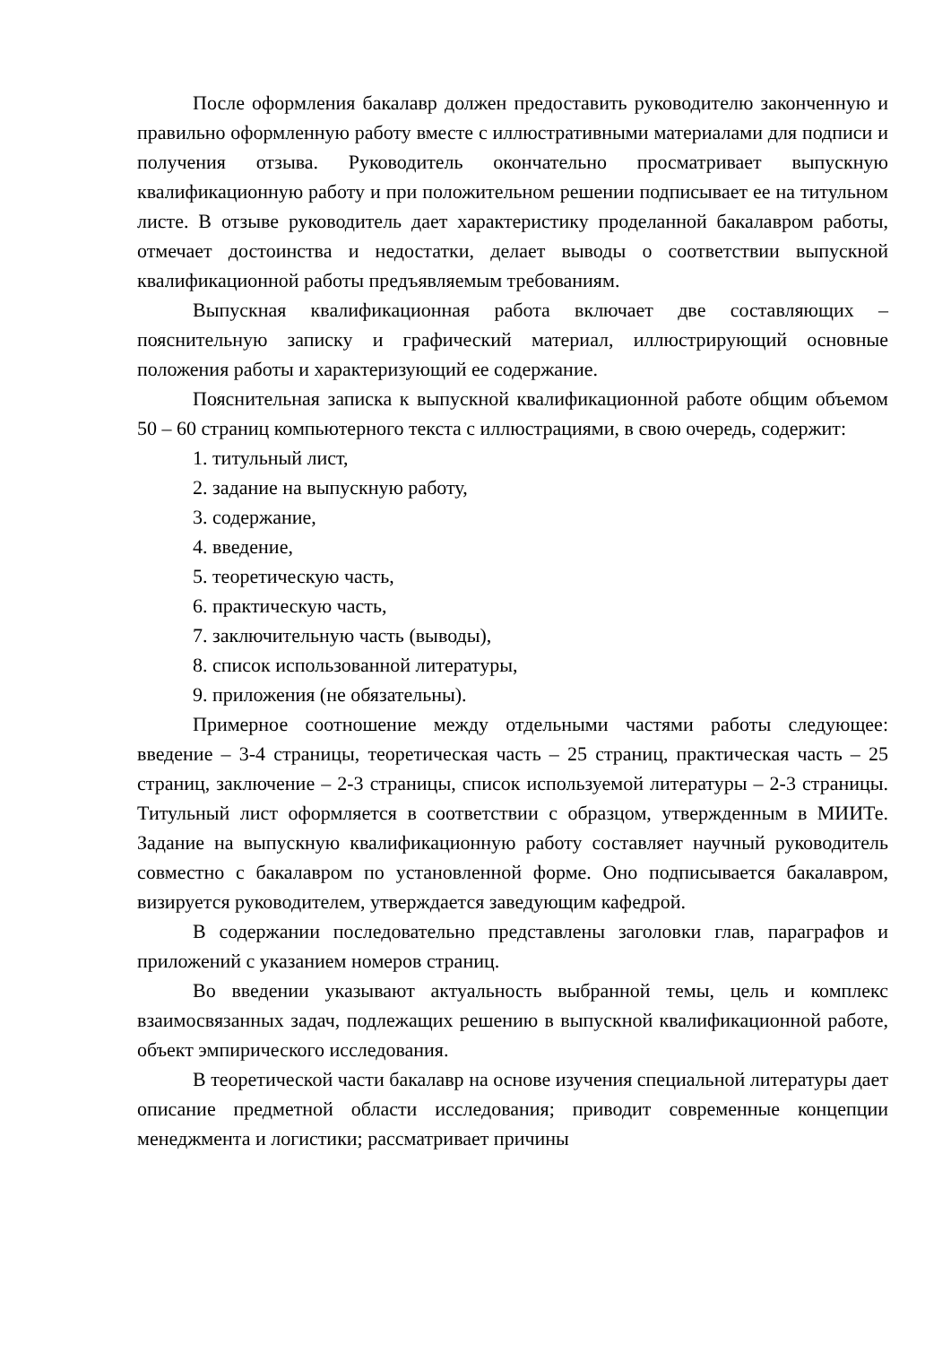После оформления бакалавр должен предоставить руководителю законченную и правильно оформленную работу вместе с иллюстративными материалами для подписи и получения отзыва. Руководитель окончательно просматривает выпускную квалификационную работу и при положительном решении подписывает ее на титульном листе. В отзыве руководитель дает характеристику проделанной бакалавром работы, отмечает достоинства и недостатки, делает выводы о соответствии выпускной квалификационной работы предъявляемым требованиям.
Выпускная квалификационная работа включает две составляющих – пояснительную записку и графический материал, иллюстрирующий основные положения работы и характеризующий ее содержание.
Пояснительная записка к выпускной квалификационной работе общим объемом 50 – 60 страниц компьютерного текста с иллюстрациями, в свою очередь, содержит:
1. титульный лист,
2. задание на выпускную работу,
3. содержание,
4. введение,
5. теоретическую часть,
6. практическую часть,
7. заключительную часть (выводы),
8. список использованной литературы,
9. приложения (не обязательны).
Примерное соотношение между отдельными частями работы следующее: введение – 3-4 страницы, теоретическая часть – 25 страниц, практическая часть – 25 страниц, заключение – 2-3 страницы, список используемой литературы – 2-3 страницы. Титульный лист оформляется в соответствии с образцом, утвержденным в МИИТе. Задание на выпускную квалификационную работу составляет научный руководитель совместно с бакалавром по установленной форме. Оно подписывается бакалавром, визируется руководителем, утверждается заведующим кафедрой.
В содержании последовательно представлены заголовки глав, параграфов и приложений с указанием номеров страниц.
Во введении указывают актуальность выбранной темы, цель и комплекс взаимосвязанных задач, подлежащих решению в выпускной квалификационной работе, объект эмпирического исследования.
В теоретической части бакалавр на основе изучения специальной литературы дает описание предметной области исследования; приводит современные концепции менеджмента и логистики; рассматривает причины